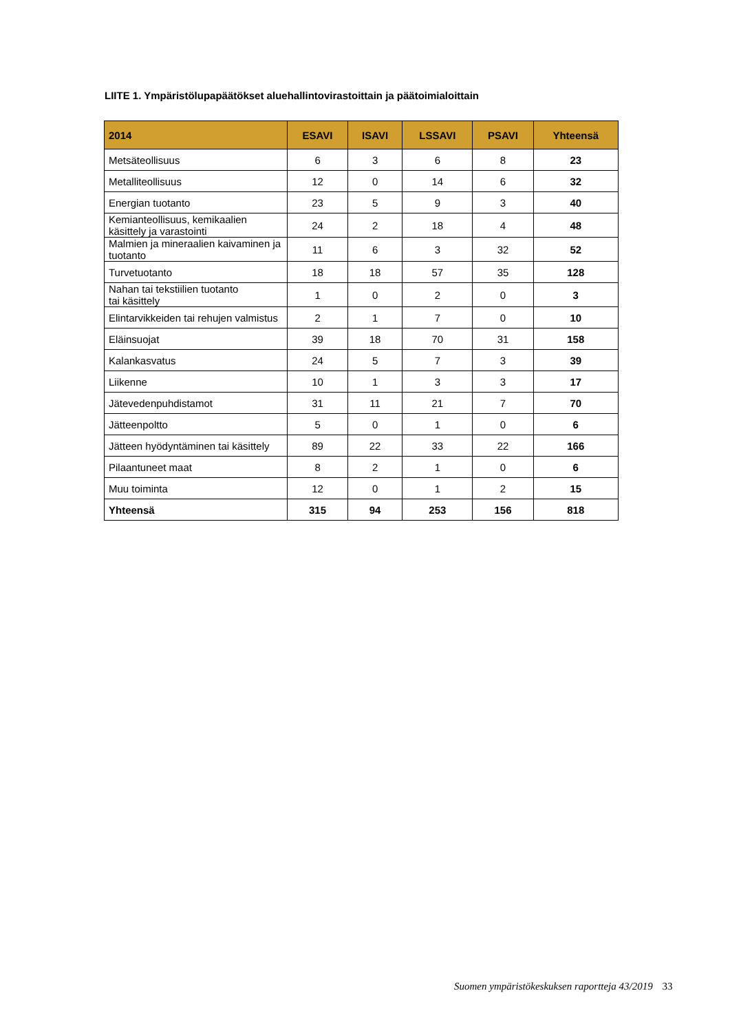LIITE 1. Ympäristölupapäätökset aluehallintovirastoittain ja päätoimialoittain
| 2014 | ESAVI | ISAVI | LSSAVI | PSAVI | Yhteensä |
| --- | --- | --- | --- | --- | --- |
| Metsäteollisuus | 6 | 3 | 6 | 8 | 23 |
| Metalliteollisuus | 12 | 0 | 14 | 6 | 32 |
| Energian tuotanto | 23 | 5 | 9 | 3 | 40 |
| Kemianteollisuus, kemikaalien käsittely ja varastointi | 24 | 2 | 18 | 4 | 48 |
| Malmien ja mineraalien kaivaminen ja tuotanto | 11 | 6 | 3 | 32 | 52 |
| Turvetuotanto | 18 | 18 | 57 | 35 | 128 |
| Nahan tai tekstiilien tuotanto tai käsittely | 1 | 0 | 2 | 0 | 3 |
| Elintarvikkeiden tai rehujen valmistus | 2 | 1 | 7 | 0 | 10 |
| Eläinsuojat | 39 | 18 | 70 | 31 | 158 |
| Kalankasvatus | 24 | 5 | 7 | 3 | 39 |
| Liikenne | 10 | 1 | 3 | 3 | 17 |
| Jätevedenpuhdistamot | 31 | 11 | 21 | 7 | 70 |
| Jätteenpoltto | 5 | 0 | 1 | 0 | 6 |
| Jätteen hyödyntäminen tai käsittely | 89 | 22 | 33 | 22 | 166 |
| Pilaantuneet maat | 8 | 2 | 1 | 0 | 6 |
| Muu toiminta | 12 | 0 | 1 | 2 | 15 |
| Yhteensä | 315 | 94 | 253 | 156 | 818 |
Suomen ympäristökeskuksen raportteja 43/2019 33